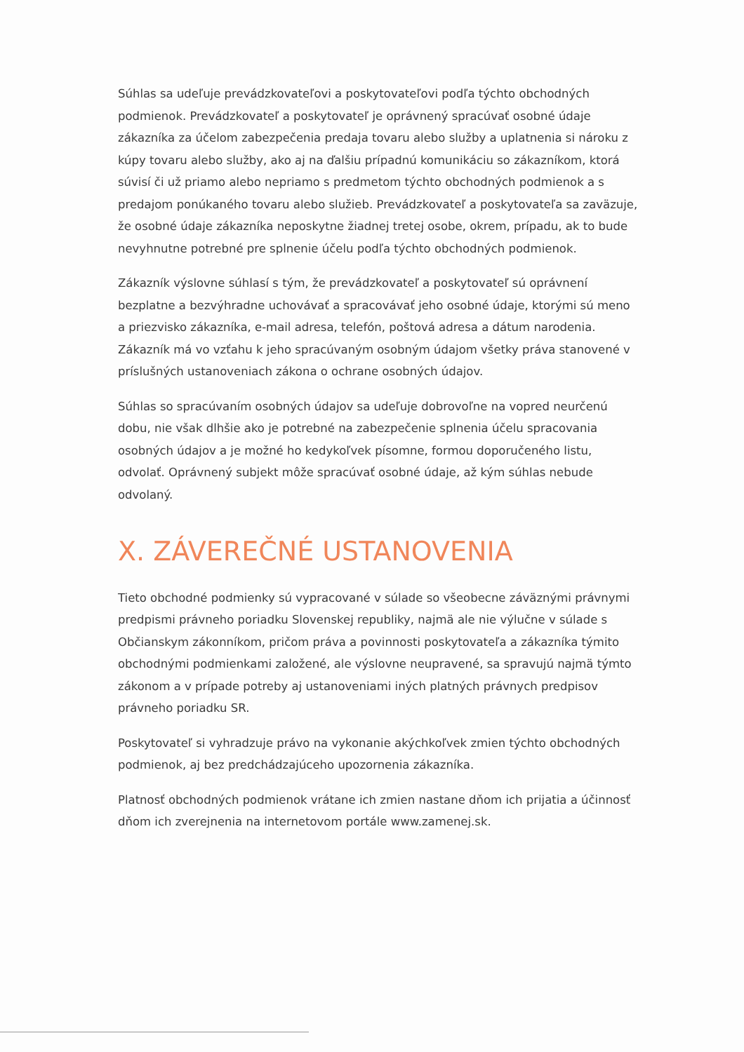Súhlas sa udeľuje prevádzkovateľovi a poskytovateľovi podľa týchto obchodných podmienok. Prevádzkovateľ a poskytovateľ je oprávnený spracúvať osobné údaje zákazníka za účelom zabezpečenia predaja tovaru alebo služby a uplatnenia si nároku z kúpy tovaru alebo služby, ako aj na ďalšiu prípadnú komunikáciu so zákazníkom, ktorá súvisí či už priamo alebo nepriamo s predmetom týchto obchodných podmienok a s predajom ponúkaného tovaru alebo služieb. Prevádzkovateľ a poskytovateľa sa zaväzuje, že osobné údaje zákazníka neposkytne žiadnej tretej osobe, okrem, prípadu, ak to bude nevyhnutne potrebné pre splnenie účelu podľa týchto obchodných podmienok.
Zákazník výslovne súhlasí s tým, že prevádzkovateľ a poskytovateľ sú oprávnení bezplatne a bezvýhradne uchovávať a spracovávať jeho osobné údaje, ktorými sú meno a priezvisko zákazníka, e-mail adresa, telefón, poštová adresa a dátum narodenia. Zákazník má vo vzťahu k jeho spracúvaným osobným údajom všetky práva stanovené v príslušných ustanoveniach zákona o ochrane osobných údajov.
Súhlas so spracúvaním osobných údajov sa udeľuje dobrovoľne na vopred neurčenú dobu, nie však dlhšie ako je potrebné na zabezpečenie splnenia účelu spracovania osobných údajov a je možné ho kedykoľvek písomne, formou doporučeného listu, odvolať. Oprávnený subjekt môže spracúvať osobné údaje, až kým súhlas nebude odvolaný.
X. ZÁVEREČNÉ USTANOVENIA
Tieto obchodné podmienky sú vypracované v súlade so všeobecne záväznými právnymi predpismi právneho poriadku Slovenskej republiky, najmä ale nie výlučne v súlade s Občianskym zákonníkom, pričom práva a povinnosti poskytovateľa a zákazníka týmito obchodnými podmienkami založené, ale výslovne neupravené, sa spravujú najmä týmto zákonom a v prípade potreby aj ustanoveniami iných platných právnych predpisov právneho poriadku SR.
Poskytovateľ si vyhradzuje právo na vykonanie akýchkoľvek zmien týchto obchodných podmienok, aj bez predchádzajúceho upozornenia zákazníka.
Platnosť obchodných podmienok vrátane ich zmien nastane dňom ich prijatia a účinnosť dňom ich zverejnenia na internetovom portále www.zamenej.sk.